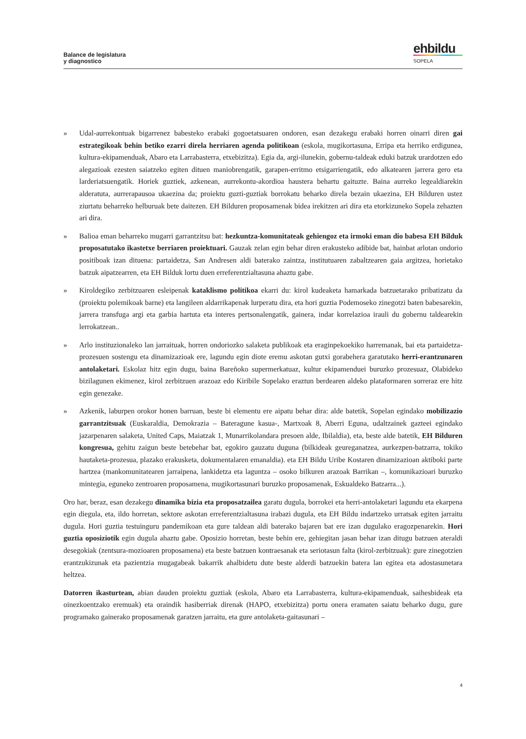Balance de legislatura
y diagnostico
ehbildu
SOPELA
» Udal-aurrekontuak bigarrenez babesteko erabaki gogoetatsuaren ondoren, esan dezakegu erabaki horren oinarri diren gai estrategikoak behin betiko ezarri direla herriaren agenda politikoan (eskola, mugikortasuna, Erripa eta herriko erdigunea, kultura-ekipamenduak, Abaro eta Larrabasterra, etxebizitza). Egia da, argi-ilunekin, gobernu-taldeak eduki batzuk urardotzen edo alegazioak ezesten saiatzeko egiten dituen maniobrengatik, garapen-erritmo etsigarriengatik, edo alkatearen jarrera gero eta larderiatsuengatik. Horiek guztiek, azkenean, aurrekontu-akordioa haustera behartu gaituzte. Baina aurreko legealdiarekin alderatuta, aurrerapausoa ukaezina da; proiektu guzti-guztiak borrokatu beharko direla bezain ukaezina, EH Bilduren ustez ziurtatu beharreko helburuak bete daitezen. EH Bilduren proposamenak bidea irekitzen ari dira eta etorkizuneko Sopela zehazten ari dira.
» Balioa eman beharreko mugarri garrantzitsu bat: hezkuntza-komunitateak gehiengoz eta irmoki eman dio babesa EH Bilduk proposatutako ikastetxe berriaren proiektuari. Gauzak zelan egin behar diren erakusteko adibide bat, hainbat arlotan ondorio positiboak izan dituena: partaidetza, San Andresen aldi baterako zaintza, institutuaren zabaltzearen gaia argitzea, horietako batzuk aipatzearren, eta EH Bilduk lortu duen erreferentzialtasuna ahaztu gabe.
» Kiroldegiko zerbitzuaren esleipenak kataklismo politikoa ekarri du: kirol kudeaketa hamarkada batzuetarako pribatizatu da (proiektu polemikoak barne) eta langileen aldarrikapenak lurperatu dira, eta hori guztia Podemoseko zinegotzi baten babesarekin, jarrera transfuga argi eta garbia hartuta eta interes pertsonalengatik, gainera, indar korrelazioa irauli du gobernu taldearekin lerrokatzean..
» Arlo instituzionaleko lan jarraituak, horren ondoriozko salaketa publikoak eta eraginpekoekiko harremanak, bai eta partaidetza-prozesuen sostengu eta dinamizazioak ere, lagundu egin diote eremu askotan gutxi gorabehera garatutako herri-erantzunaren antolaketari. Eskolaz hitz egin dugu, baina Bareñoko supermerkatuaz, kultur ekipamenduei buruzko prozesuaz, Olabideko bizilagunen ekimenez, kirol zerbitzuen arazoaz edo Kiribile Sopelako eraztun berdearen aldeko plataformaren sorreraz ere hitz egin genezake.
» Azkenik, laburpen orokor honen barruan, beste bi elementu ere aipatu behar dira: alde batetik, Sopelan egindako mobilizazio garrantzitsuak (Euskaraldia, Demokrazia – Bateragune kasua-, Martxoak 8, Aberri Eguna, udaltzainek gazteei egindako jazarpenaren salaketa, United Caps, Maiatzak 1, Munarrikolandara presoen alde, Ibilaldia), eta, beste alde batetik, EH Bilduren kongresua, gehitu zaigun beste betebehar bat, egokiro gauzatu duguna (bilkideak geureganatzea, aurkezpen-batzarra, tokiko hautaketa-prozesua, plazako erakusketa, dokumentalaren emanaldia). eta EH Bildu Uribe Kostaren dinamizazioan aktiboki parte hartzea (mankomunitatearen jarraipena, lankidetza eta laguntza – osoko bilkuren arazoak Barrikan –, komunikazioari buruzko mintegia, eguneko zentroaren proposamena, mugikortasunari buruzko proposamenak, Eskualdeko Batzarra...).
Oro har, beraz, esan dezakegu dinamika bizia eta proposatzailea garatu dugula, borrokei eta herri-antolaketari lagundu eta ekarpena egin diegula, eta, ildo horretan, sektore askotan erreferentzialtasuna irabazi dugula, eta EH Bildu indartzeko urratsak egiten jarraitu dugula. Hori guztia testuinguru pandemikoan eta gure taldean aldi baterako bajaren bat ere izan dugulako eragozpenarekin. Hori guztia oposiziotik egin dugula ahaztu gabe. Oposizio horretan, beste behin ere, gehiegitan jasan behar izan ditugu batzuen ateraldi desegokiak (zentsura-mozioaren proposamena) eta beste batzuen kontraesanak eta seriotasun falta (kirol-zerbitzuak): gure zinegotzien erantzukizunak eta pazientzia mugagabeak bakarrik ahalbidetu dute beste alderdi batzuekin batera lan egitea eta adostasunetara heltzea.
Datorren ikasturtean, abian dauden proiektu guztiak (eskola, Abaro eta Larrabasterra, kultura-ekipamenduak, saihesbideak eta oinezkoentzako eremuak) eta oraindik hasiberriak direnak (HAPO, etxebizitza) portu onera eramaten saiatu beharko dugu, gure programako gainerako proposamenak garatzen jarraitu, eta gure antolaketa-gaitasunari –
4